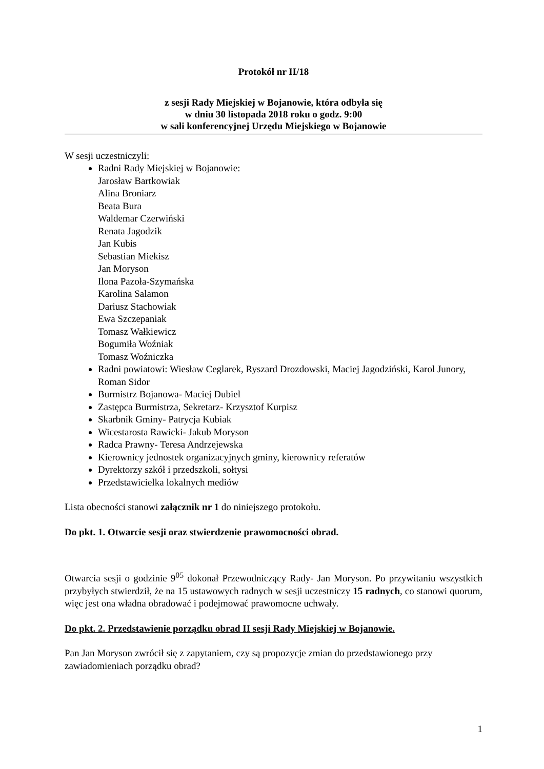Protokół nr II/18
z sesji Rady Miejskiej w Bojanowie, która odbyła się
w dniu 30 listopada 2018 roku o godz. 9:00
w sali konferencyjnej Urzędu Miejskiego w Bojanowie
W sesji uczestniczyli:
Radni Rady Miejskiej w Bojanowie:
Jarosław Bartkowiak
Alina Broniarz
Beata Bura
Waldemar Czerwiński
Renata Jagodzik
Jan Kubis
Sebastian Miekisz
Jan Moryson
Ilona Pazoła-Szymańska
Karolina Salamon
Dariusz Stachowiak
Ewa Szczepaniak
Tomasz Wałkiewicz
Bogumiła Woźniak
Tomasz Woźniczka
Radni powiatowi: Wiesław Ceglarek, Ryszard Drozdowski, Maciej Jagodziński, Karol Junory, Roman Sidor
Burmistrz Bojanowa- Maciej Dubiel
Zastępca Burmistrza, Sekretarz- Krzysztof Kurpisz
Skarbnik Gminy- Patrycja Kubiak
Wicestarosta Rawicki- Jakub Moryson
Radca Prawny- Teresa Andrzejewska
Kierownicy jednostek organizacyjnych gminy, kierownicy referatów
Dyrektorzy szkół i przedszkoli, sołtysi
Przedstawicielka lokalnych mediów
Lista obecności stanowi załącznik nr 1 do niniejszego protokołu.
Do pkt. 1. Otwarcie sesji oraz stwierdzenie prawomocności obrad.
Otwarcia sesji o godzinie 9<sup>05</sup> dokonał Przewodniczący Rady- Jan Moryson. Po przywitaniu wszystkich przybyłych stwierdził, że na 15 ustawowych radnych w sesji uczestniczy 15 radnych, co stanowi quorum, więc jest ona władna obradować i podejmować prawomocne uchwały.
Do pkt. 2. Przedstawienie porządku obrad II sesji Rady Miejskiej w Bojanowie.
Pan Jan Moryson zwrócił się z zapytaniem, czy są propozycje zmian do przedstawionego przy zawiadomieniach porządku obrad?
1